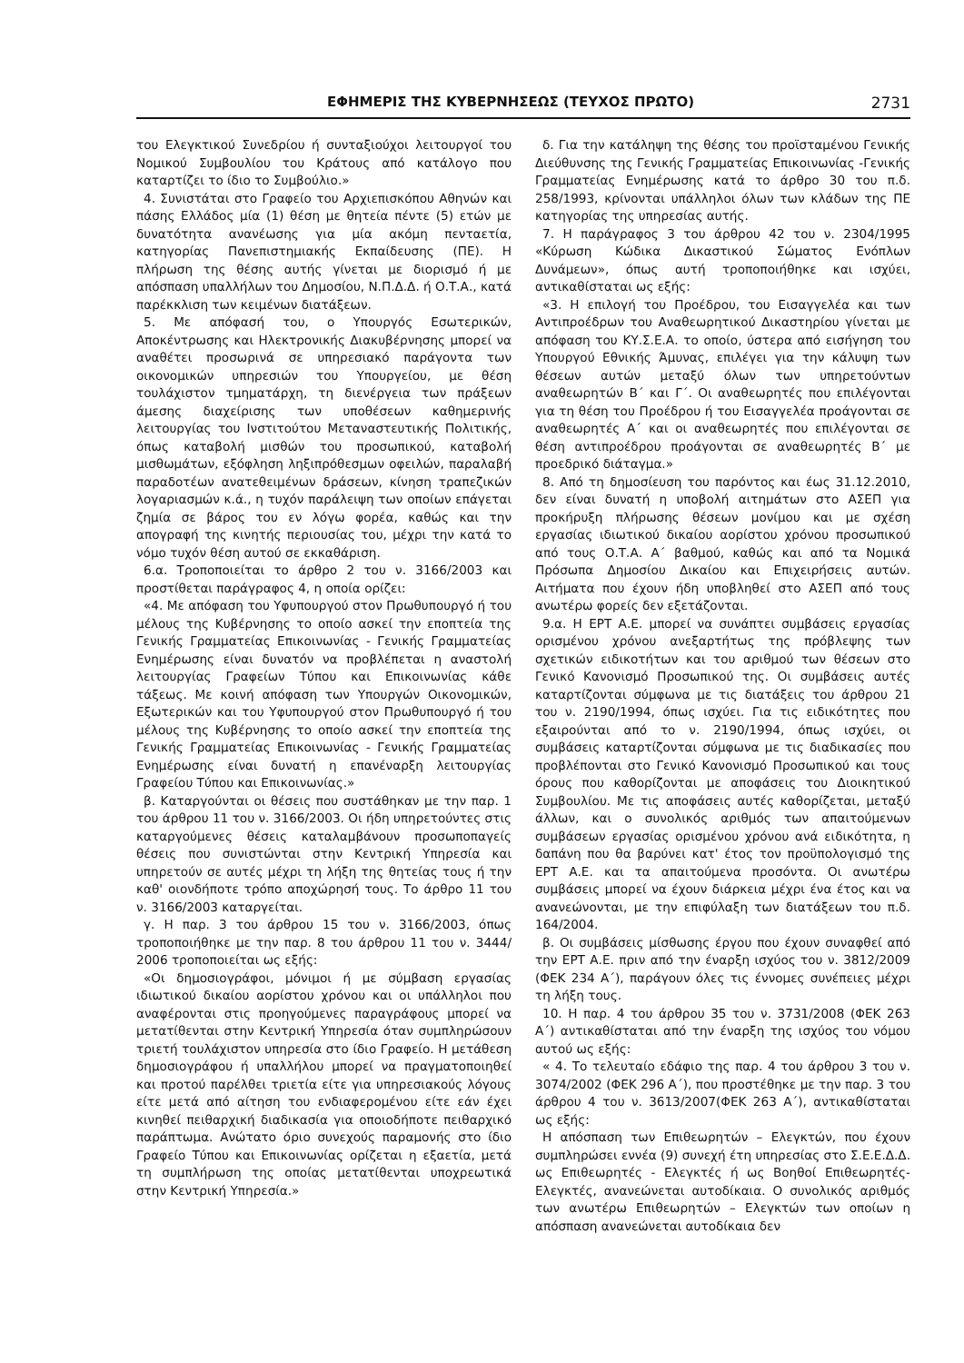ΕΦΗΜΕΡΙΣ ΤΗΣ ΚΥΒΕΡΝΗΣΕΩΣ (ΤΕΥΧΟΣ ΠΡΩΤΟ) 2731
του Ελεγκτικού Συνεδρίου ή συνταξιούχοι λειτουργοί του Νομικού Συμβουλίου του Κράτους από κατάλογο που καταρτίζει το ίδιο το Συμβούλιο.»
4. Συνιστάται στο Γραφείο του Αρχιεπισκόπου Αθηνών και πάσης Ελλάδος μία (1) θέση με θητεία πέντε (5) ετών με δυνατότητα ανανέωσης για μία ακόμη πενταετία, κατηγορίας Πανεπιστημιακής Εκπαίδευσης (ΠΕ). Η πλήρωση της θέσης αυτής γίνεται με διορισμό ή με απόσπαση υπαλλήλων του Δημοσίου, Ν.Π.Δ.Δ. ή Ο.Τ.Α., κατά παρέκκλιση των κειμένων διατάξεων.
5. Με απόφασή του, ο Υπουργός Εσωτερικών, Αποκέντρωσης και Ηλεκτρονικής Διακυβέρνησης μπορεί να αναθέτει προσωρινά σε υπηρεσιακό παράγοντα των οικονομικών υπηρεσιών του Υπουργείου, με θέση τουλάχιστον τμηματάρχη, τη διενέργεια των πράξεων άμεσης διαχείρισης των υποθέσεων καθημερινής λειτουργίας του Ινστιτούτου Μεταναστευτικής Πολιτικής, όπως καταβολή μισθών του προσωπικού, καταβολή μισθωμάτων, εξόφληση ληξιπρόθεσμων οφειλών, παραλαβή παραδοτέων ανατεθειμένων δράσεων, κίνηση τραπεζικών λογαριασμών κ.ά., η τυχόν παράλειψη των οποίων επάγεται ζημία σε βάρος του εν λόγω φορέα, καθώς και την απογραφή της κινητής περιουσίας του, μέχρι την κατά το νόμο τυχόν θέση αυτού σε εκκαθάριση.
6.α. Τροποποιείται το άρθρο 2 του ν. 3166/2003 και προστίθεται παράγραφος 4, η οποία ορίζει:
«4. Με απόφαση του Υφυπουργού στον Πρωθυπουργό ή του μέλους της Κυβέρνησης το οποίο ασκεί την εποπτεία της Γενικής Γραμματείας Επικοινωνίας - Γενικής Γραμματείας Ενημέρωσης είναι δυνατόν να προβλέπεται η αναστολή λειτουργίας Γραφείων Τύπου και Επικοινωνίας κάθε τάξεως. Με κοινή απόφαση των Υπουργών Οικονομικών, Εξωτερικών και του Υφυπουργού στον Πρωθυπουργό ή του μέλους της Κυβέρνησης το οποίο ασκεί την εποπτεία της Γενικής Γραμματείας Επικοινωνίας - Γενικής Γραμματείας Ενημέρωσης είναι δυνατή η επανέναρξη λειτουργίας Γραφείου Τύπου και Επικοινωνίας.»
β. Καταργούνται οι θέσεις που συστάθηκαν με την παρ. 1 του άρθρου 11 του ν. 3166/2003. Οι ήδη υπηρετούντες στις καταργούμενες θέσεις καταλαμβάνουν προσωποπαγείς θέσεις που συνιστώνται στην Κεντρική Υπηρεσία και υπηρετούν σε αυτές μέχρι τη λήξη της θητείας τους ή την καθ' οιονδήποτε τρόπο αποχώρησή τους. Το άρθρο 11 του ν. 3166/2003 καταργείται.
γ. Η παρ. 3 του άρθρου 15 του ν. 3166/2003, όπως τροποποιήθηκε με την παρ. 8 του άρθρου 11 του ν. 3444/ 2006 τροποποιείται ως εξής:
«Οι δημοσιογράφοι, μόνιμοι ή με σύμβαση εργασίας ιδιωτικού δικαίου αορίστου χρόνου και οι υπάλληλοι που αναφέρονται στις προηγούμενες παραγράφους μπορεί να μετατίθενται στην Κεντρική Υπηρεσία όταν συμπληρώσουν τριετή τουλάχιστον υπηρεσία στο ίδιο Γραφείο. Η μετάθεση δημοσιογράφου ή υπαλλήλου μπορεί να πραγματοποιηθεί και προτού παρέλθει τριετία είτε για υπηρεσιακούς λόγους είτε μετά από αίτηση του ενδιαφερομένου είτε εάν έχει κινηθεί πειθαρχική διαδικασία για οποιοδήποτε πειθαρχικό παράπτωμα. Ανώτατο όριο συνεχούς παραμονής στο ίδιο Γραφείο Τύπου και Επικοινωνίας ορίζεται η εξαετία, μετά τη συμπλήρωση της οποίας μετατίθενται υποχρεωτικά στην Κεντρική Υπηρεσία.»
δ. Για την κατάληψη της θέσης του προϊσταμένου Γενικής Διεύθυνσης της Γενικής Γραμματείας Επικοινωνίας -Γενικής Γραμματείας Ενημέρωσης κατά το άρθρο 30 του π.δ. 258/1993, κρίνονται υπάλληλοι όλων των κλάδων της ΠΕ κατηγορίας της υπηρεσίας αυτής.
7. Η παράγραφος 3 του άρθρου 42 του ν. 2304/1995 «Κύρωση Κώδικα Δικαστικού Σώματος Ενόπλων Δυνάμεων», όπως αυτή τροποποιήθηκε και ισχύει, αντικαθίσταται ως εξής:
«3. Η επιλογή του Προέδρου, του Εισαγγελέα και των Αντιπροέδρων του Αναθεωρητικού Δικαστηρίου γίνεται με απόφαση του ΚΥ.Σ.Ε.Α. το οποίο, ύστερα από εισήγηση του Υπουργού Εθνικής Άμυνας, επιλέγει για την κάλυψη των θέσεων αυτών μεταξύ όλων των υπηρετούντων αναθεωρητών Β΄ και Γ΄. Οι αναθεωρητές που επιλέγονται για τη θέση του Προέδρου ή του Εισαγγελέα προάγονται σε αναθεωρητές Α΄ και οι αναθεωρητές που επιλέγονται σε θέση αντιπροέδρου προάγονται σε αναθεωρητές Β΄ με προεδρικό διάταγμα.»
8. Από τη δημοσίευση του παρόντος και έως 31.12.2010, δεν είναι δυνατή η υποβολή αιτημάτων στο ΑΣΕΠ για προκήρυξη πλήρωσης θέσεων μονίμου και με σχέση εργασίας ιδιωτικού δικαίου αορίστου χρόνου προσωπικού από τους Ο.Τ.Α. Α΄ βαθμού, καθώς και από τα Νομικά Πρόσωπα Δημοσίου Δικαίου και Επιχειρήσεις αυτών. Αιτήματα που έχουν ήδη υποβληθεί στο ΑΣΕΠ από τους ανωτέρω φορείς δεν εξετάζονται.
9.α. Η ΕΡΤ Α.Ε. μπορεί να συνάπτει συμβάσεις εργασίας ορισμένου χρόνου ανεξαρτήτως της πρόβλεψης των σχετικών ειδικοτήτων και του αριθμού των θέσεων στο Γενικό Κανονισμό Προσωπικού της. Οι συμβάσεις αυτές καταρτίζονται σύμφωνα με τις διατάξεις του άρθρου 21 του ν. 2190/1994, όπως ισχύει. Για τις ειδικότητες που εξαιρούνται από το ν. 2190/1994, όπως ισχύει, οι συμβάσεις καταρτίζονται σύμφωνα με τις διαδικασίες που προβλέπονται στο Γενικό Κανονισμό Προσωπικού και τους όρους που καθορίζονται με αποφάσεις του Διοικητικού Συμβουλίου. Με τις αποφάσεις αυτές καθορίζεται, μεταξύ άλλων, και ο συνολικός αριθμός των απαιτούμενων συμβάσεων εργασίας ορισμένου χρόνου ανά ειδικότητα, η δαπάνη που θα βαρύνει κατ' έτος τον προϋπολογισμό της ΕΡΤ Α.Ε. και τα απαιτούμενα προσόντα. Οι ανωτέρω συμβάσεις μπορεί να έχουν διάρκεια μέχρι ένα έτος και να ανανεώνονται, με την επιφύλαξη των διατάξεων του π.δ. 164/2004.
β. Οι συμβάσεις μίσθωσης έργου που έχουν συναφθεί από την ΕΡΤ Α.Ε. πριν από την έναρξη ισχύος του ν. 3812/2009 (ΦΕΚ 234 Α΄), παράγουν όλες τις έννομες συνέπειες μέχρι τη λήξη τους.
10. Η παρ. 4 του άρθρου 35 του ν. 3731/2008 (ΦΕΚ 263 Α΄) αντικαθίσταται από την έναρξη της ισχύος του νόμου αυτού ως εξής:
« 4. Το τελευταίο εδάφιο της παρ. 4 του άρθρου 3 του ν. 3074/2002 (ΦΕΚ 296 Α΄), που προστέθηκε με την παρ. 3 του άρθρου 4 του ν. 3613/2007(ΦΕΚ 263 Α΄), αντικαθίσταται ως εξής:
Η απόσπαση των Επιθεωρητών – Ελεγκτών, που έχουν συμπληρώσει εννέα (9) συνεχή έτη υπηρεσίας στο Σ.Ε.Ε.Δ.Δ. ως Επιθεωρητές - Ελεγκτές ή ως Βοηθοί Επιθεωρητές-Ελεγκτές, ανανεώνεται αυτοδίκαια. Ο συνολικός αριθμός των ανωτέρω Επιθεωρητών – Ελεγκτών των οποίων η απόσπαση ανανεώνεται αυτοδίκαια δεν